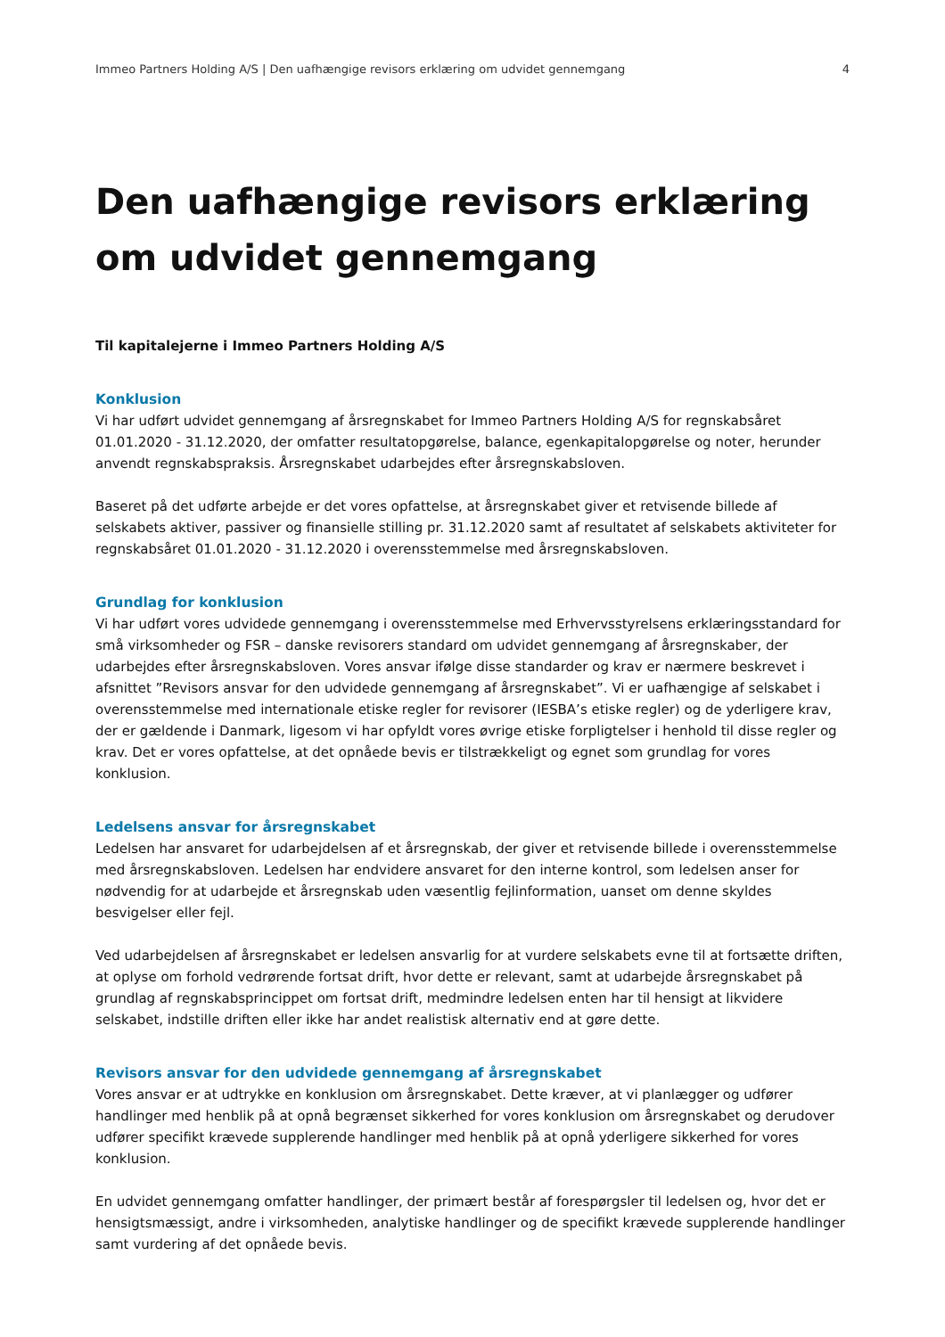Immeo Partners Holding A/S | Den uafhængige revisors erklæring om udvidet gennemgang 4
Den uafhængige revisors erklæring om udvidet gennemgang
Til kapitalejerne i Immeo Partners Holding A/S
Konklusion
Vi har udført udvidet gennemgang af årsregnskabet for Immeo Partners Holding A/S for regnskabsåret 01.01.2020 - 31.12.2020, der omfatter resultatopgørelse, balance, egenkapitalopgørelse og noter, herunder anvendt regnskabspraksis. Årsregnskabet udarbejdes efter årsregnskabsloven.
Baseret på det udførte arbejde er det vores opfattelse, at årsregnskabet giver et retvisende billede af selskabets aktiver, passiver og finansielle stilling pr. 31.12.2020 samt af resultatet af selskabets aktiviteter for regnskabsåret 01.01.2020 - 31.12.2020 i overensstemmelse med årsregnskabsloven.
Grundlag for konklusion
Vi har udført vores udvidede gennemgang i overensstemmelse med Erhvervsstyrelsens erklæringsstandard for små virksomheder og FSR – danske revisorers standard om udvidet gennemgang af årsregnskaber, der udarbejdes efter årsregnskabsloven. Vores ansvar ifølge disse standarder og krav er nærmere beskrevet i afsnittet ”Revisors ansvar for den udvidede gennemgang af årsregnskabet”. Vi er uafhængige af selskabet i overensstemmelse med internationale etiske regler for revisorer (IESBA’s etiske regler) og de yderligere krav, der er gældende i Danmark, ligesom vi har opfyldt vores øvrige etiske forpligtelser i henhold til disse regler og krav. Det er vores opfattelse, at det opnåede bevis er tilstrækkeligt og egnet som grundlag for vores konklusion.
Ledelsens ansvar for årsregnskabet
Ledelsen har ansvaret for udarbejdelsen af et årsregnskab, der giver et retvisende billede i overensstemmelse med årsregnskabsloven. Ledelsen har endvidere ansvaret for den interne kontrol, som ledelsen anser for nødvendig for at udarbejde et årsregnskab uden væsentlig fejlinformation, uanset om denne skyldes besvigelser eller fejl.
Ved udarbejdelsen af årsregnskabet er ledelsen ansvarlig for at vurdere selskabets evne til at fortsætte driften, at oplyse om forhold vedrørende fortsat drift, hvor dette er relevant, samt at udarbejde årsregnskabet på grundlag af regnskabsprincippet om fortsat drift, medmindre ledelsen enten har til hensigt at likvidere selskabet, indstille driften eller ikke har andet realistisk alternativ end at gøre dette.
Revisors ansvar for den udvidede gennemgang af årsregnskabet
Vores ansvar er at udtrykke en konklusion om årsregnskabet. Dette kræver, at vi planlægger og udfører handlinger med henblik på at opnå begrænset sikkerhed for vores konklusion om årsregnskabet og derudover udfører specifikt krævede supplerende handlinger med henblik på at opnå yderligere sikkerhed for vores konklusion.
En udvidet gennemgang omfatter handlinger, der primært består af forespørgsler til ledelsen og, hvor det er hensigtsmæssigt, andre i virksomheden, analytiske handlinger og de specifikt krævede supplerende handlinger samt vurdering af det opnåede bevis.